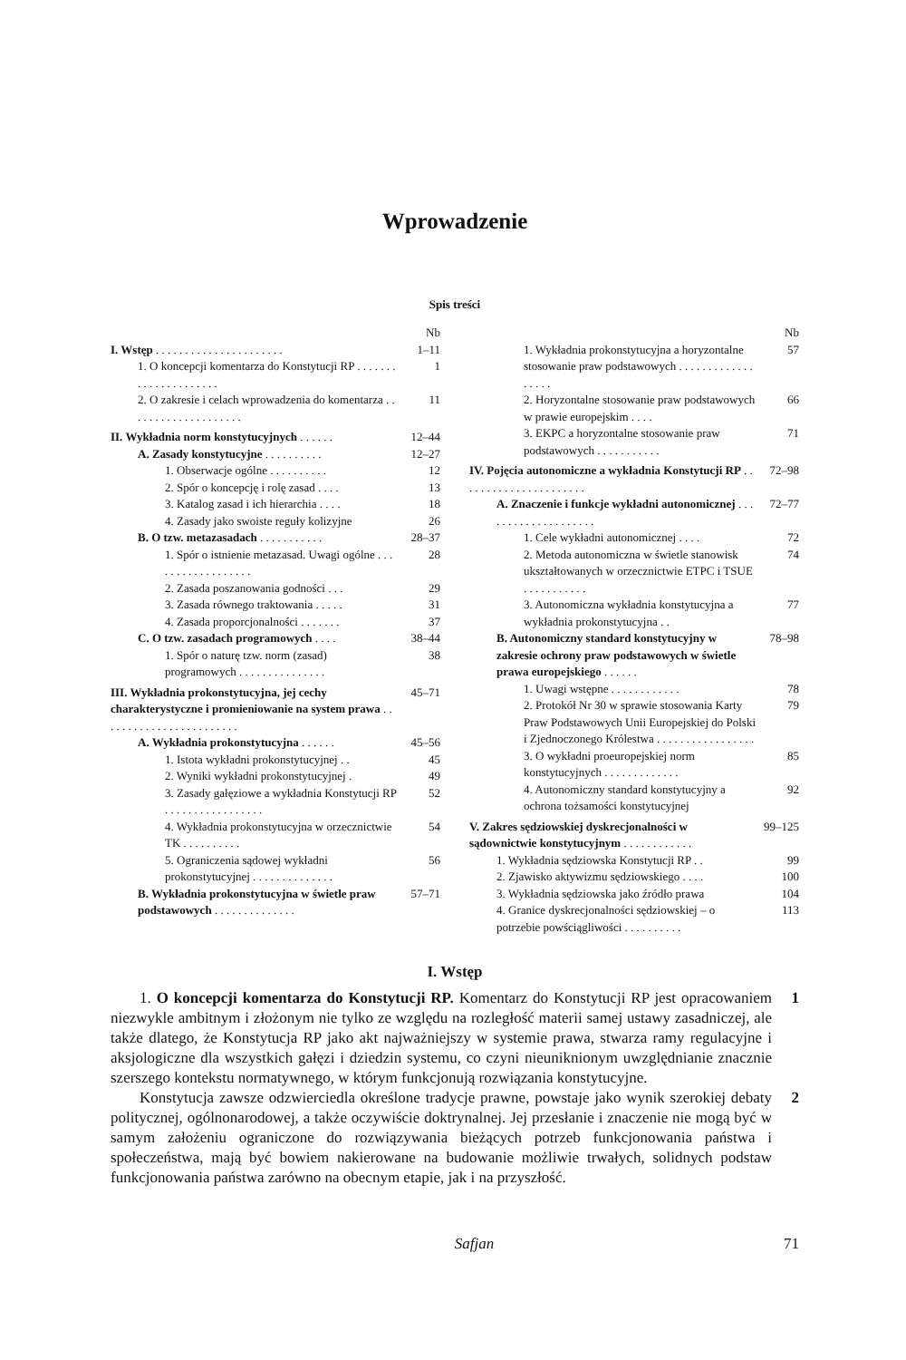Wprowadzenie
Spis treści
Nb
I. Wstęp . . . . . . . . . . . . . . . . . . . . . . 1–11
1. O koncepcji komentarza do Konstytucji RP . . . . . . . . . . . . . . . . . . . . . 1
2. O zakresie i celach wprowadzenia do komentarza . . . . . . . . . . . . . . . . . . . . 11
II. Wykładnia norm konstytucyjnych . . . . . . 12–44
A. Zasady konstytucyjne . . . . . . . . . . 12–27
1. Obserwacje ogólne . . . . . . . . . . 12
2. Spór o koncepcję i rolę zasad . . . . 13
3. Katalog zasad i ich hierarchia . . . . 18
4. Zasady jako swoiste reguły kolizyjne 26
B. O tzw. metazasadach . . . . . . . . . . . 28–37
1. Spór o istnienie metazasad. Uwagi ogólne . . . . . . . . . . . . . . . . . . 28
2. Zasada poszanowania godności . . . 29
3. Zasada równego traktowania . . . . . 31
4. Zasada proporcjonalności . . . . . . . 37
C. O tzw. zasadach programowych . . . . 38–44
1. Spór o naturę tzw. norm (zasad) programowych . . . . . . . . . . . . . . . 38
III. Wykładnia prokonstytucyjna, jej cechy charakterystyczne i promieniowanie na system prawa . . . . . . . . . . . . . . . . . . . . . . . . 45–71
A. Wykładnia prokonstytucyjna . . . . . . 45–56
1. Istota wykładni prokonstytucyjnej . . 45
2. Wyniki wykładni prokonstytucyjnej . 49
3. Zasady gałęziowe a wykładnia Konstytucji RP . . . . . . . . . . . . . . . . . 52
4. Wykładnia prokonstytucyjna w orzecznictwie TK . . . . . . . . . . 54
5. Ograniczenia sądowej wykładni prokonstytucyjnej . . . . . . . . . . . . . . 56
B. Wykładnia prokonstytucyjna w świetle praw podstawowych . . . . . . . . . . . . . . 57–71
Nb
1. Wykładnia prokonstytucyjna a horyzontalne stosowanie praw podstawowych . . . . . . . . . . . . . . . . . . 57
2. Horyzontalne stosowanie praw podstawowych w prawie europejskim . . . . 66
3. EKPC a horyzontalne stosowanie praw podstawowych . . . . . . . . . . . 71
IV. Pojęcia autonomiczne a wykładnia Konstytucji RP . . . . . . . . . . . . . . . . . . . . . . 72–98
A. Znaczenie i funkcje wykładni autonomicznej . . . . . . . . . . . . . . . . . . . . 72–77
1. Cele wykładni autonomicznej . . . . 72
2. Metoda autonomiczna w świetle stanowisk ukształtowanych w orzecznictwie ETPC i TSUE . . . . . . . . . . . 74
3. Autonomiczna wykładnia konstytucyjna a wykładnia prokonstytucyjna . . 77
B. Autonomiczny standard konstytucyjny w zakresie ochrony praw podstawowych w świetle prawa europejskiego . . . . . . 78–98
1. Uwagi wstępne . . . . . . . . . . . . 78
2. Protokół Nr 30 w sprawie stosowania Karty Praw Podstawowych Unii Europejskiej do Polski i Zjednoczonego Królestwa . . . . . . . . . . . . . . . . . 79
3. O wykładni proeuropejskiej norm konstytucyjnych . . . . . . . . . . . . . 85
4. Autonomiczny standard konstytucyjny a ochrona tożsamości konstytucyjnej 92
V. Zakres sędziowskiej dyskrecjonalności w sądownictwie konstytucyjnym . . . . . . . . . . . . 99–125
1. Wykładnia sędziowska Konstytucji RP . . 99
2. Zjawisko aktywizmu sędziowskiego . . . . 100
3. Wykładnia sędziowska jako źródło prawa 104
4. Granice dyskrecjonalności sędziowskiej – o potrzebie powściągliwości . . . . . . . . . . 113
I. Wstęp
1. O koncepcji komentarza do Konstytucji RP. Komentarz do Konstytucji RP jest opracowaniem niezwykle ambitnym i złożonym nie tylko ze względu na rozległość materii samej ustawy zasadniczej, ale także dlatego, że Konstytucja RP jako akt najważniejszy w systemie prawa, stwarza ramy regulacyjne i aksjologiczne dla wszystkich gałęzi i dziedzin systemu, co czyni nieuniknionym uwzględnianie znacznie szerszego kontekstu normatywnego, w którym funkcjonują rozwiązania konstytucyjne. 1
Konstytucja zawsze odzwierciedla określone tradycje prawne, powstaje jako wynik szerokiej debaty politycznej, ogólnonarodowej, a także oczywiście doktrynalnej. Jej przesłanie i znaczenie nie mogą być w samym założeniu ograniczone do rozwiązywania bieżących potrzeb funkcjonowania państwa i społeczeństwa, mają być bowiem nakierowane na budowanie możliwie trwałych, solidnych podstaw funkcjonowania państwa zarówno na obecnym etapie, jak i na przyszłość. 2
Safjan 71